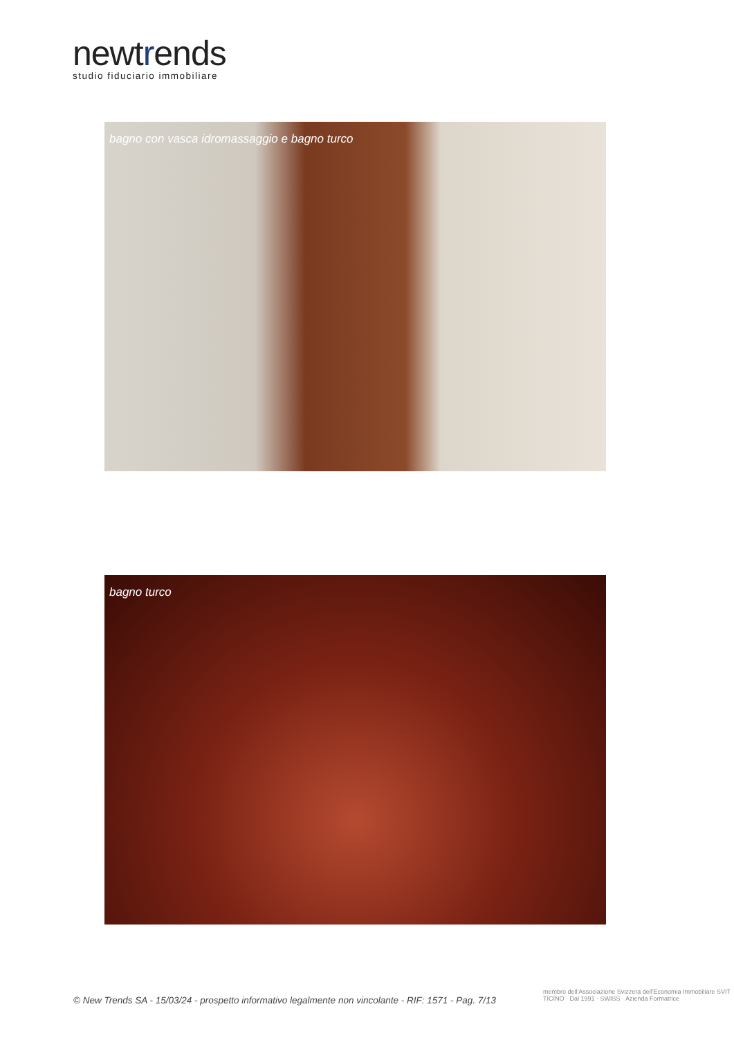newtrends
studio fiduciario immobiliare
bagno con vasca idromassaggio e bagno turco
bagno turco
© New Trends SA - 15/03/24 - prospetto informativo legalmente non vincolante - RIF: 1571 - Pag. 7/13
membro dell'Associazione Svizzera dell'Economia Immobiliare SVIT TICINO · Dal 1991 · SWISS · Azienda Formatrice